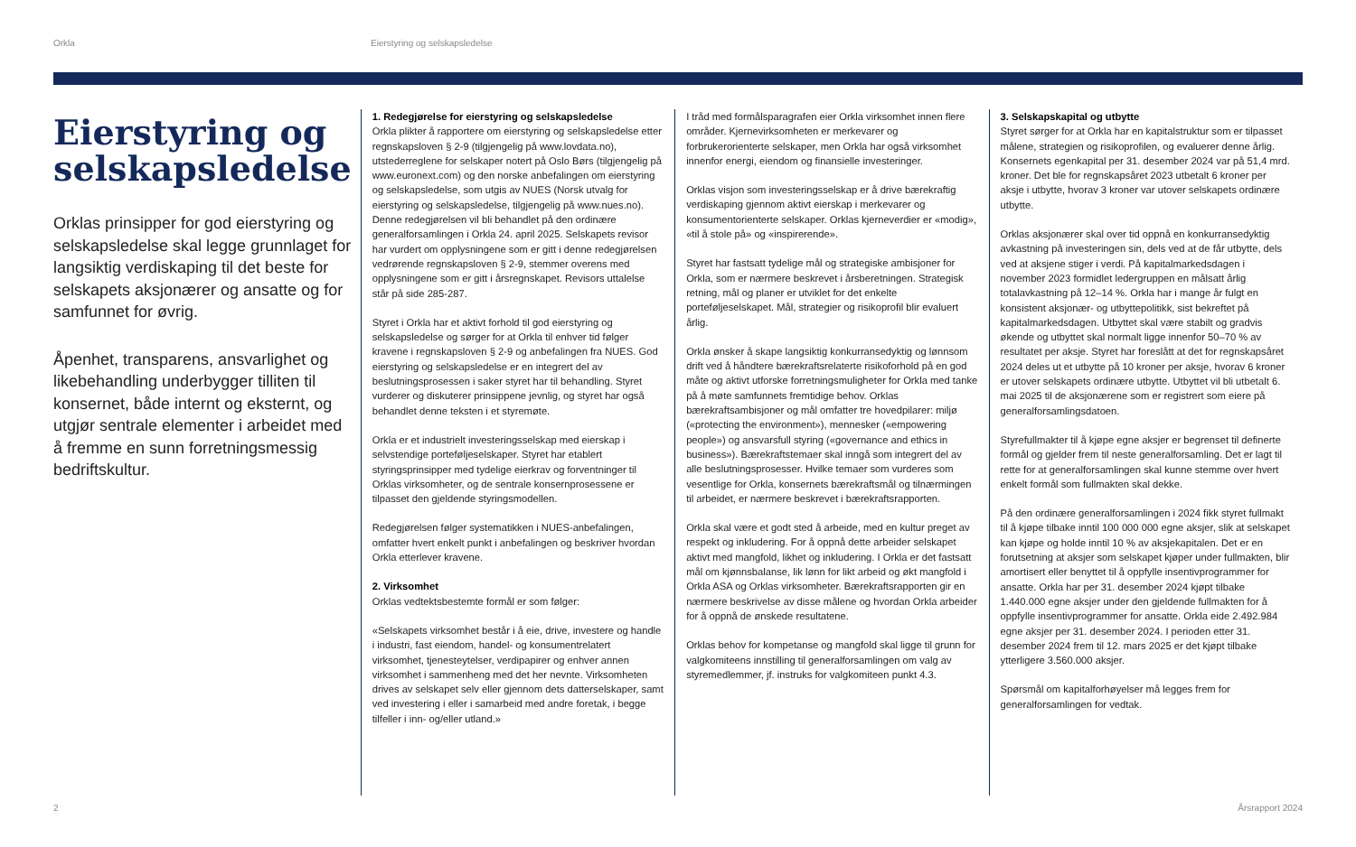Orkla Eierstyring og selskapsledelse
Eierstyring og selskapsledelse
Orklas prinsipper for god eierstyring og selskapsledelse skal legge grunnlaget for langsiktig verdiskaping til det beste for selskapets aksjonærer og ansatte og for samfunnet for øvrig.
Åpenhet, transparens, ansvarlighet og likebehandling underbygger tilliten til konsernet, både internt og eksternt, og utgjør sentrale elementer i arbeidet med å fremme en sunn forretningsmessig bedriftskultur.
1. Redegjørelse for eierstyring og selskapsledelse
Orkla plikter å rapportere om eierstyring og selskapsledelse etter regnskapsloven § 2-9 (tilgjengelig på www.lovdata.no), utstederreglene for selskaper notert på Oslo Børs (tilgjengelig på www.euronext.com) og den norske anbefalingen om eierstyring og selskapsledelse, som utgis av NUES (Norsk utvalg for eierstyring og selskapsledelse, tilgjengelig på www.nues.no). Denne redegjørelsen vil bli behandlet på den ordinære generalforsamlingen i Orkla 24. april 2025. Selskapets revisor har vurdert om opplysningene som er gitt i denne redegjørelsen vedrørende regnskapsloven § 2-9, stemmer overens med opplysningene som er gitt i årsregnskapet. Revisors uttalelse står på side 285-287.
Styret i Orkla har et aktivt forhold til god eierstyring og selskapsledelse og sørger for at Orkla til enhver tid følger kravene i regnskapsloven § 2-9 og anbefalingen fra NUES. God eierstyring og selskapsledelse er en integrert del av beslutningsprosessen i saker styret har til behandling. Styret vurderer og diskuterer prinsippene jevnlig, og styret har også behandlet denne teksten i et styremøte.
Orkla er et industrielt investeringsselskap med eierskap i selvstendige porteføljeselskaper. Styret har etablert styringsprinsipper med tydelige eierkrav og forventninger til Orklas virksomheter, og de sentrale konsernprosessene er tilpasset den gjeldende styringsmodellen.
Redegjørelsen følger systematikken i NUES-anbefalingen, omfatter hvert enkelt punkt i anbefalingen og beskriver hvordan Orkla etterlever kravene.
2. Virksomhet
Orklas vedtektsbestemte formål er som følger:
«Selskapets virksomhet består i å eie, drive, investere og handle i industri, fast eiendom, handel- og konsumentrelatert virksomhet, tjenesteytelser, verdipapirer og enhver annen virksomhet i sammenheng med det her nevnte. Virksomheten drives av selskapet selv eller gjennom dets datterselskaper, samt ved investering i eller i samarbeid med andre foretak, i begge tilfeller i inn- og/eller utland.»
I tråd med formålsparagrafen eier Orkla virksomhet innen flere områder. Kjernevirksomheten er merkevarer og forbrukerorienterte selskaper, men Orkla har også virksomhet innenfor energi, eiendom og finansielle investeringer.
Orklas visjon som investeringsselskap er å drive bærekraftig verdiskaping gjennom aktivt eierskap i merkevarer og konsumentorienterte selskaper. Orklas kjerneverdier er «modig», «til å stole på» og «inspirerende».
Styret har fastsatt tydelige mål og strategiske ambisjoner for Orkla, som er nærmere beskrevet i årsberetningen. Strategisk retning, mål og planer er utviklet for det enkelte porteføljeselskapet. Mål, strategier og risikoprofil blir evaluert årlig.
Orkla ønsker å skape langsiktig konkurransedyktig og lønnsom drift ved å håndtere bærekraftsrelaterte risikoforhold på en god måte og aktivt utforske forretningsmuligheter for Orkla med tanke på å møte samfunnets fremtidige behov. Orklas bærekraftsambisjoner og mål omfatter tre hovedpilarer: miljø («protecting the environment»), mennesker («empowering people») og ansvarsfull styring («governance and ethics in business»). Bærekraftstemaer skal inngå som integrert del av alle beslutningsprosesser. Hvilke temaer som vurderes som vesentlige for Orkla, konsernets bærekraftsmål og tilnærmingen til arbeidet, er nærmere beskrevet i bærekraftsrapporten.
Orkla skal være et godt sted å arbeide, med en kultur preget av respekt og inkludering. For å oppnå dette arbeider selskapet aktivt med mangfold, likhet og inkludering. I Orkla er det fastsatt mål om kjønnsbalanse, lik lønn for likt arbeid og økt mangfold i Orkla ASA og Orklas virksomheter. Bærekraftsrapporten gir en nærmere beskrivelse av disse målene og hvordan Orkla arbeider for å oppnå de ønskede resultatene.
Orklas behov for kompetanse og mangfold skal ligge til grunn for valgkomiteens innstilling til generalforsamlingen om valg av styremedlemmer, jf. instruks for valgkomiteen punkt 4.3.
3. Selskapskapital og utbytte
Styret sørger for at Orkla har en kapitalstruktur som er tilpasset målene, strategien og risikoprofilen, og evaluerer denne årlig. Konsernets egenkapital per 31. desember 2024 var på 51,4 mrd. kroner. Det ble for regnskapsåret 2023 utbetalt 6 kroner per aksje i utbytte, hvorav 3 kroner var utover selskapets ordinære utbytte.
Orklas aksjonærer skal over tid oppnå en konkurransedyktig avkastning på investeringen sin, dels ved at de får utbytte, dels ved at aksjene stiger i verdi. På kapitalmarkedsdagen i november 2023 formidlet ledergruppen en målsatt årlig totalavkastning på 12–14 %. Orkla har i mange år fulgt en konsistent aksjonær- og utbyttepolitikk, sist bekreftet på kapitalmarkedsdagen. Utbyttet skal være stabilt og gradvis økende og utbyttet skal normalt ligge innenfor 50–70 % av resultatet per aksje. Styret har foreslått at det for regnskapsåret 2024 deles ut et utbytte på 10 kroner per aksje, hvorav 6 kroner er utover selskapets ordinære utbytte. Utbyttet vil bli utbetalt 6. mai 2025 til de aksjonærene som er registrert som eiere på generalforsamlingsdatoen.
Styrefullmakter til å kjøpe egne aksjer er begrenset til definerte formål og gjelder frem til neste generalforsamling. Det er lagt til rette for at generalforsamlingen skal kunne stemme over hvert enkelt formål som fullmakten skal dekke.
På den ordinære generalforsamlingen i 2024 fikk styret fullmakt til å kjøpe tilbake inntil 100 000 000 egne aksjer, slik at selskapet kan kjøpe og holde inntil 10 % av aksjekapitalen. Det er en forutsetning at aksjer som selskapet kjøper under fullmakten, blir amortisert eller benyttet til å oppfylle insentivprogrammer for ansatte. Orkla har per 31. desember 2024 kjøpt tilbake 1.440.000 egne aksjer under den gjeldende fullmakten for å oppfylle insentivprogrammer for ansatte. Orkla eide 2.492.984 egne aksjer per 31. desember 2024. I perioden etter 31. desember 2024 frem til 12. mars 2025 er det kjøpt tilbake ytterligere 3.560.000 aksjer.
Spørsmål om kapitalforhøyelser må legges frem for generalforsamlingen for vedtak.
2 Årsrapport 2024